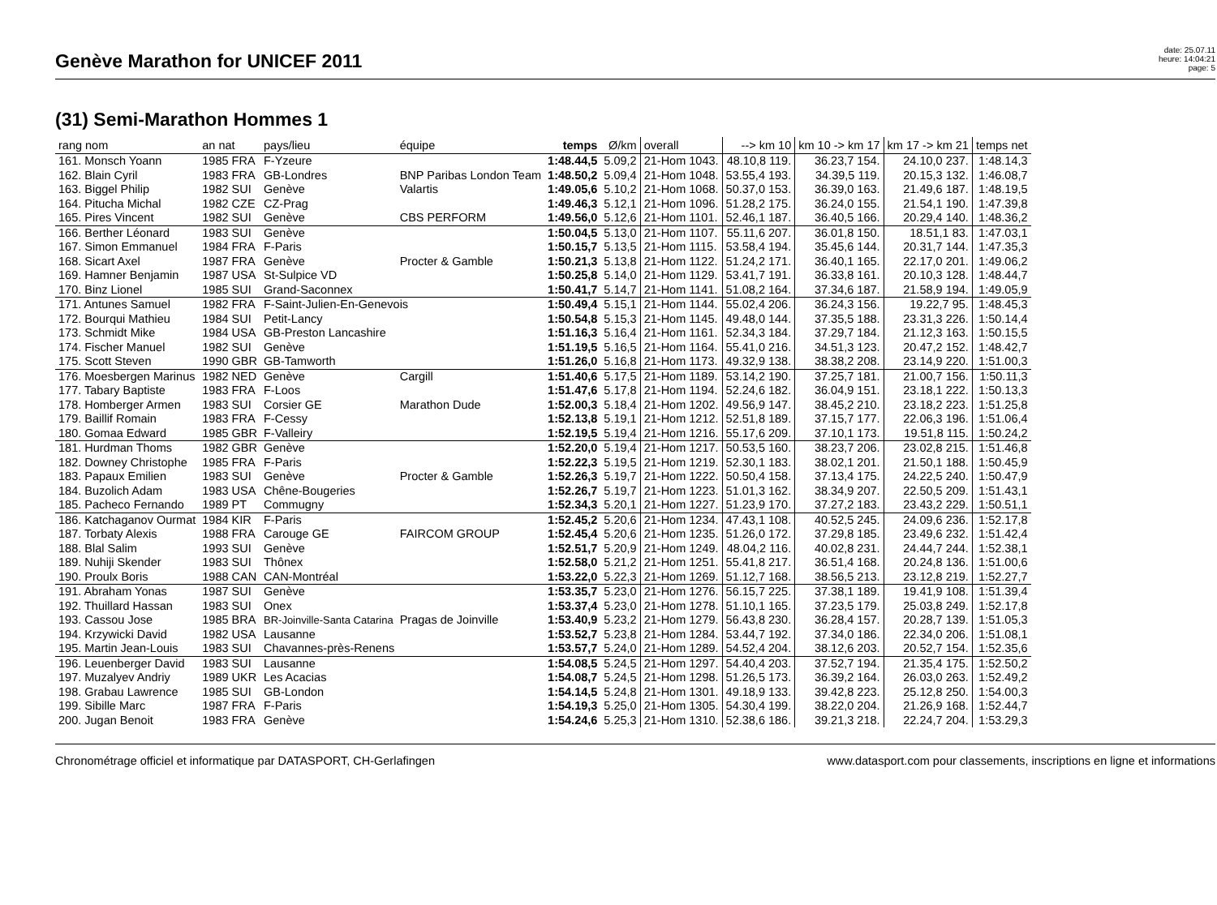Genève Marathon for UNICEF 2011
date: 25.07.11
heure: 14:04:21
page: 5
(31) Semi-Marathon Hommes 1
| rang nom | an nat | pays/lieu | équipe | temps | Ø/km | overall | --> km 10 | km 10 -> km 17 | km 17 -> km 21 | temps net |
| --- | --- | --- | --- | --- | --- | --- | --- | --- | --- | --- |
| 161. Monsch Yoann | 1985 FRA | F-Yzeure | | 1:48.44,5 | 5.09,2 | 21-Hom 1043. | 48.10,8 119. | 36.23,7 154. | 24.10,0 237. | 1:48.14,3 |
| 162. Blain Cyril | 1983 FRA | GB-Londres | BNP Paribas London Team | 1:48.50,2 | 5.09,4 | 21-Hom 1048. | 53.55,4 193. | 34.39,5 119. | 20.15,3 132. | 1:46.08,7 |
| 163. Biggel Philip | 1982 SUI | Genève | Valartis | 1:49.05,6 | 5.10,2 | 21-Hom 1068. | 50.37,0 153. | 36.39,0 163. | 21.49,6 187. | 1:48.19,5 |
| 164. Pitucha Michal | 1982 CZE | CZ-Prag | | 1:49.46,3 | 5.12,1 | 21-Hom 1096. | 51.28,2 175. | 36.24,0 155. | 21.54,1 190. | 1:47.39,8 |
| 165. Pires Vincent | 1982 SUI | Genève | CBS PERFORM | 1:49.56,0 | 5.12,6 | 21-Hom 1101. | 52.46,1 187. | 36.40,5 166. | 20.29,4 140. | 1:48.36,2 |
| 166. Berther Léonard | 1983 SUI | Genève | | 1:50.04,5 | 5.13,0 | 21-Hom 1107. | 55.11,6 207. | 36.01,8 150. | 18.51,1 83. | 1:47.03,1 |
| 167. Simon Emmanuel | 1984 FRA | F-Paris | | 1:50.15,7 | 5.13,5 | 21-Hom 1115. | 53.58,4 194. | 35.45,6 144. | 20.31,7 144. | 1:47.35,3 |
| 168. Sicart Axel | 1987 FRA | Genève | Procter & Gamble | 1:50.21,3 | 5.13,8 | 21-Hom 1122. | 51.24,2 171. | 36.40,1 165. | 22.17,0 201. | 1:49.06,2 |
| 169. Hamner Benjamin | 1987 USA | St-Sulpice VD | | 1:50.25,8 | 5.14,0 | 21-Hom 1129. | 53.41,7 191. | 36.33,8 161. | 20.10,3 128. | 1:48.44,7 |
| 170. Binz Lionel | 1985 SUI | Grand-Saconnex | | 1:50.41,7 | 5.14,7 | 21-Hom 1141. | 51.08,2 164. | 37.34,6 187. | 21.58,9 194. | 1:49.05,9 |
| 171. Antunes Samuel | 1982 FRA | F-Saint-Julien-En-Genevois | | 1:50.49,4 | 5.15,1 | 21-Hom 1144. | 55.02,4 206. | 36.24,3 156. | 19.22,7 95. | 1:48.45,3 |
| 172. Bourqui Mathieu | 1984 SUI | Petit-Lancy | | 1:50.54,8 | 5.15,3 | 21-Hom 1145. | 49.48,0 144. | 37.35,5 188. | 23.31,3 226. | 1:50.14,4 |
| 173. Schmidt Mike | 1984 USA | GB-Preston Lancashire | | 1:51.16,3 | 5.16,4 | 21-Hom 1161. | 52.34,3 184. | 37.29,7 184. | 21.12,3 163. | 1:50.15,5 |
| 174. Fischer Manuel | 1982 SUI | Genève | | 1:51.19,5 | 5.16,5 | 21-Hom 1164. | 55.41,0 216. | 34.51,3 123. | 20.47,2 152. | 1:48.42,7 |
| 175. Scott Steven | 1990 GBR | GB-Tamworth | | 1:51.26,0 | 5.16,8 | 21-Hom 1173. | 49.32,9 138. | 38.38,2 208. | 23.14,9 220. | 1:51.00,3 |
| 176. Moesbergen Marinus | 1982 NED | Genève | Cargill | 1:51.40,6 | 5.17,5 | 21-Hom 1189. | 53.14,2 190. | 37.25,7 181. | 21.00,7 156. | 1:50.11,3 |
| 177. Tabary Baptiste | 1983 FRA | F-Loos | | 1:51.47,6 | 5.17,8 | 21-Hom 1194. | 52.24,6 182. | 36.04,9 151. | 23.18,1 222. | 1:50.13,3 |
| 178. Homberger Armen | 1983 SUI | Corsier GE | Marathon Dude | 1:52.00,3 | 5.18,4 | 21-Hom 1202. | 49.56,9 147. | 38.45,2 210. | 23.18,2 223. | 1:51.25,8 |
| 179. Baillif Romain | 1983 FRA | F-Cessy | | 1:52.13,8 | 5.19,1 | 21-Hom 1212. | 52.51,8 189. | 37.15,7 177. | 22.06,3 196. | 1:51.06,4 |
| 180. Gomaa Edward | 1985 GBR | F-Valleiry | | 1:52.19,5 | 5.19,4 | 21-Hom 1216. | 55.17,6 209. | 37.10,1 173. | 19.51,8 115. | 1:50.24,2 |
| 181. Hurdman Thoms | 1982 GBR | Genève | | 1:52.20,0 | 5.19,4 | 21-Hom 1217. | 50.53,5 160. | 38.23,7 206. | 23.02,8 215. | 1:51.46,8 |
| 182. Downey Christophe | 1985 FRA | F-Paris | | 1:52.22,3 | 5.19,5 | 21-Hom 1219. | 52.30,1 183. | 38.02,1 201. | 21.50,1 188. | 1:50.45,9 |
| 183. Papaux Emilien | 1983 SUI | Genève | Procter & Gamble | 1:52.26,3 | 5.19,7 | 21-Hom 1222. | 50.50,4 158. | 37.13,4 175. | 24.22,5 240. | 1:50.47,9 |
| 184. Buzolich Adam | 1983 USA | Chêne-Bougeries | | 1:52.26,7 | 5.19,7 | 21-Hom 1223. | 51.01,3 162. | 38.34,9 207. | 22.50,5 209. | 1:51.43,1 |
| 185. Pacheco Fernando | 1989 PT | Commugny | | 1:52.34,3 | 5.20,1 | 21-Hom 1227. | 51.23,9 170. | 37.27,2 183. | 23.43,2 229. | 1:50.51,1 |
| 186. Katchaganov Ourmat | 1984 KIR | F-Paris | | 1:52.45,2 | 5.20,6 | 21-Hom 1234. | 47.43,1 108. | 40.52,5 245. | 24.09,6 236. | 1:52.17,8 |
| 187. Torbaty Alexis | 1988 FRA | Carouge GE | FAIRCOM GROUP | 1:52.45,4 | 5.20,6 | 21-Hom 1235. | 51.26,0 172. | 37.29,8 185. | 23.49,6 232. | 1:51.42,4 |
| 188. Blal Salim | 1993 SUI | Genève | | 1:52.51,7 | 5.20,9 | 21-Hom 1249. | 48.04,2 116. | 40.02,8 231. | 24.44,7 244. | 1:52.38,1 |
| 189. Nuhiji Skender | 1983 SUI | Thônex | | 1:52.58,0 | 5.21,2 | 21-Hom 1251. | 55.41,8 217. | 36.51,4 168. | 20.24,8 136. | 1:51.00,6 |
| 190. Proulx Boris | 1988 CAN | CAN-Montréal | | 1:53.22,0 | 5.22,3 | 21-Hom 1269. | 51.12,7 168. | 38.56,5 213. | 23.12,8 219. | 1:52.27,7 |
| 191. Abraham Yonas | 1987 SUI | Genève | | 1:53.35,7 | 5.23,0 | 21-Hom 1276. | 56.15,7 225. | 37.38,1 189. | 19.41,9 108. | 1:51.39,4 |
| 192. Thuillard Hassan | 1983 SUI | Onex | | 1:53.37,4 | 5.23,0 | 21-Hom 1278. | 51.10,1 165. | 37.23,5 179. | 25.03,8 249. | 1:52.17,8 |
| 193. Cassou Jose | 1985 BRA | BR-Joinville-Santa Catarina | Pragas de Joinville | 1:53.40,9 | 5.23,2 | 21-Hom 1279. | 56.43,8 230. | 36.28,4 157. | 20.28,7 139. | 1:51.05,3 |
| 194. Krzywicki David | 1982 USA | Lausanne | | 1:53.52,7 | 5.23,8 | 21-Hom 1284. | 53.44,7 192. | 37.34,0 186. | 22.34,0 206. | 1:51.08,1 |
| 195. Martin Jean-Louis | 1983 SUI | Chavannes-près-Renens | | 1:53.57,7 | 5.24,0 | 21-Hom 1289. | 54.52,4 204. | 38.12,6 203. | 20.52,7 154. | 1:52.35,6 |
| 196. Leuenberger David | 1983 SUI | Lausanne | | 1:54.08,5 | 5.24,5 | 21-Hom 1297. | 54.40,4 203. | 37.52,7 194. | 21.35,4 175. | 1:52.50,2 |
| 197. Muzalyev Andriy | 1989 UKR | Les Acacias | | 1:54.08,7 | 5.24,5 | 21-Hom 1298. | 51.26,5 173. | 36.39,2 164. | 26.03,0 263. | 1:52.49,2 |
| 198. Grabau Lawrence | 1985 SUI | GB-London | | 1:54.14,5 | 5.24,8 | 21-Hom 1301. | 49.18,9 133. | 39.42,8 223. | 25.12,8 250. | 1:54.00,3 |
| 199. Sibille Marc | 1987 FRA | F-Paris | | 1:54.19,3 | 5.25,0 | 21-Hom 1305. | 54.30,4 199. | 38.22,0 204. | 21.26,9 168. | 1:52.44,7 |
| 200. Jugan Benoit | 1983 FRA | Genève | | 1:54.24,6 | 5.25,3 | 21-Hom 1310. | 52.38,6 186. | 39.21,3 218. | 22.24,7 204. | 1:53.29,3 |
Chronométrage officiel et informatique par DATASPORT, CH-Gerlafingen www.datasport.com pour classements, inscriptions en ligne et informations